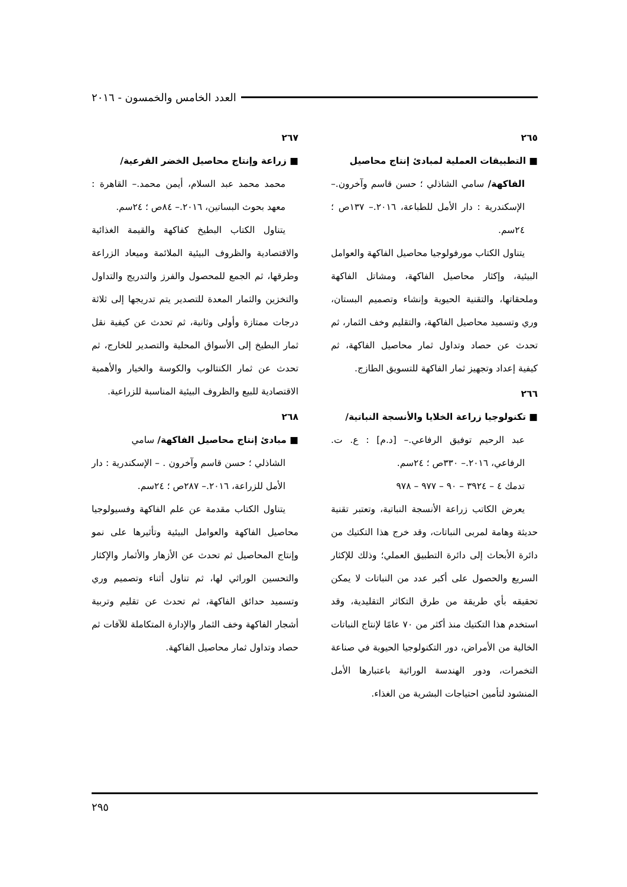العدد الخامس والخمسون - ٢٠١٦
٢٦٥
■ التطبيقات العملية لمبادئ إنتاج محاصيل
الفاكهة/ سامي الشاذلي ؛ حسن قاسم وآخرون.– الإسكندرية : دار الأمل للطباعة، ٢٠١٦.– ١٣٧ص ؛ ٢٤سم.
يتناول الكتاب مورفولوجيا محاصيل الفاكهة والعوامل البيئية، وإكثار محاصيل الفاكهة، ومشاتل الفاكهة وملحقاتها، والتقنية الحيوية وإنشاء وتصميم البستان، وري وتسميد محاصيل الفاكهة، والتقليم وخف الثمار، ثم تحدث عن حصاد وتداول ثمار محاصيل الفاكهة، ثم كيفية إعداد وتجهيز ثمار الفاكهة للتسويق الطازج.
٢٦٦
■ تكنولوجيا زراعة الخلايا والأنسجة النباتية/
عبد الرحيم توفيق الرفاعي.– [د.م] : ع. ت. الرفاعي، ٢٠١٦.– ٣٣٠ص ؛ ٢٤سم.
تدمك ٤ – ٣٩٢٤ – ٩٠ – ٩٧٧ – ٩٧٨
يعرض الكاتب زراعة الأنسجة النباتية، وتعتبر تقنية حديثة وهامة لمربى النباتات، وقد خرج هذا التكتيك من دائرة الأبحاث إلى دائرة التطبيق العملي؛ وذلك للإكثار السريع والحصول على أكبر عدد من النباتات لا يمكن تحقيقه بأي طريقة من طرق التكاثر التقليدية، وقد استخدم هذا التكتيك منذ أكثر من ٧٠ عامًا لإنتاج النباتات الخالية من الأمراض، دور التكنولوجيا الحيوية في صناعة التخمرات، ودور الهندسة الوراثية باعتبارها الأمل المنشود لتأمين احتياجات البشرية من الغذاء.
٢٦٧
■ زراعة وإنتاج محاصيل الخضر القرعية/
محمد محمد عبد السلام، أيمن محمد.– القاهرة : معهد بحوث البساتين، ٢٠١٦.– ٨٤ص ؛ ٢٤سم.
يتناول الكتاب البطيخ كفاكهة والقيمة الغذائية والاقتصادية والظروف البيئية الملائمة وميعاد الزراعة وطرقها، ثم الجمع للمحصول والفرز والتدريج والتداول والتخزين والثمار المعدة للتصدير يتم تدريجها إلى ثلاثة درجات ممتازة وأولى وثانية، ثم تحدث عن كيفية نقل ثمار البطيخ إلى الأسواق المحلية والتصدير للخارج، ثم تحدث عن ثمار الكنتالوب والكوسة والخيار والأهمية الاقتصادية للبيع والظروف البيئية المناسبة للزراعية.
٢٦٨
■ مبادئ إنتاج محاصيل الفاكهة/ سامي
الشاذلي ؛ حسن قاسم وآخرون . – الإسكندرية : دار الأمل للزراعة، ٢٠١٦.– ٢٨٧ص ؛ ٢٤سم.
يتناول الكتاب مقدمة عن علم الفاكهة وفسيولوجيا محاصيل الفاكهة والعوامل البيئية وتأثيرها على نمو وإنتاج المحاصيل ثم تحدث عن الأزهار والأثمار والإكثار والتحسين الوراثي لها، ثم تناول أثناء وتصميم وري وتسميد حدائق الفاكهة، ثم تحدث عن تقليم وتربية أشجار الفاكهة وخف الثمار والإدارة المتكاملة للآفات ثم حصاد وتداول ثمار محاصيل الفاكهة.
٢٩٥